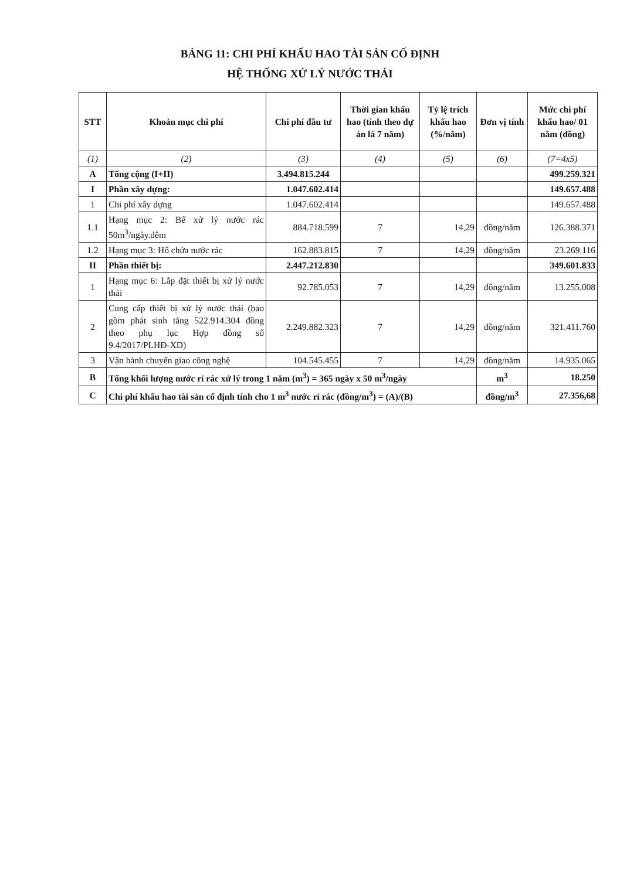BẢNG 11: CHI PHÍ KHẤU HAO TÀI SẢN CỐ ĐỊNH
HỆ THỐNG XỬ LÝ NƯỚC THẢI
| STT | Khoản mục chi phí | Chi phí đầu tư | Thời gian khấu hao (tính theo dự án là 7 năm) | Tỷ lệ trích khấu hao (%/năm) | Đơn vị tính | Mức chi phí khấu hao/ 01 năm (đồng) |
| --- | --- | --- | --- | --- | --- | --- |
| (1) | (2) | (3) | (4) | (5) | (6) | (7=4x5) |
| A | Tổng cộng (I+II) | 3.494.815.244 | | | | 499.259.321 |
| I | Phần xây dựng: | 1.047.602.414 | | | | 149.657.488 |
| 1 | Chi phí xây dựng | 1.047.602.414 | | | | 149.657.488 |
| 1.1 | Hạng mục 2: Bể xử lý nước rác 50m<sup>3</sup>/ngày.đêm | 884.718.599 | 7 | 14,29 | đồng/năm | 126.388.371 |
| 1.2 | Hạng mục 3: Hố chứa nước rác | 162.883.815 | 7 | 14,29 | đồng/năm | 23.269.116 |
| II | Phần thiết bị: | 2.447.212.830 | | | | 349.601.833 |
| 1 | Hạng mục 6: Lắp đặt thiết bị xử lý nước thải | 92.785.053 | 7 | 14,29 | đồng/năm | 13.255.008 |
| 2 | Cung cấp thiết bị xử lý nước thải (bao gồm phát sinh tăng 522.914.304 đồng theo phụ lục Hợp đồng số 9.4/2017/PLHĐ-XD) | 2.249.882.323 | 7 | 14,29 | đồng/năm | 321.411.760 |
| 3 | Vận hành chuyển giao công nghệ | 104.545.455 | 7 | 14,29 | đồng/năm | 14.935.065 |
| B | Tổng khối lượng nước rỉ rác xử lý trong 1 năm (m<sup>3</sup>) = 365 ngày x 50 m<sup>3</sup>/ngày | | | | m<sup>3</sup> | 18.250 |
| C | Chi phí khấu hao tài sản cố định tính cho 1 m<sup>3</sup> nước rỉ rác (đồng/m<sup>3</sup>) = (A)/(B) | | | | đồng/m<sup>3</sup> | 27.356,68 |